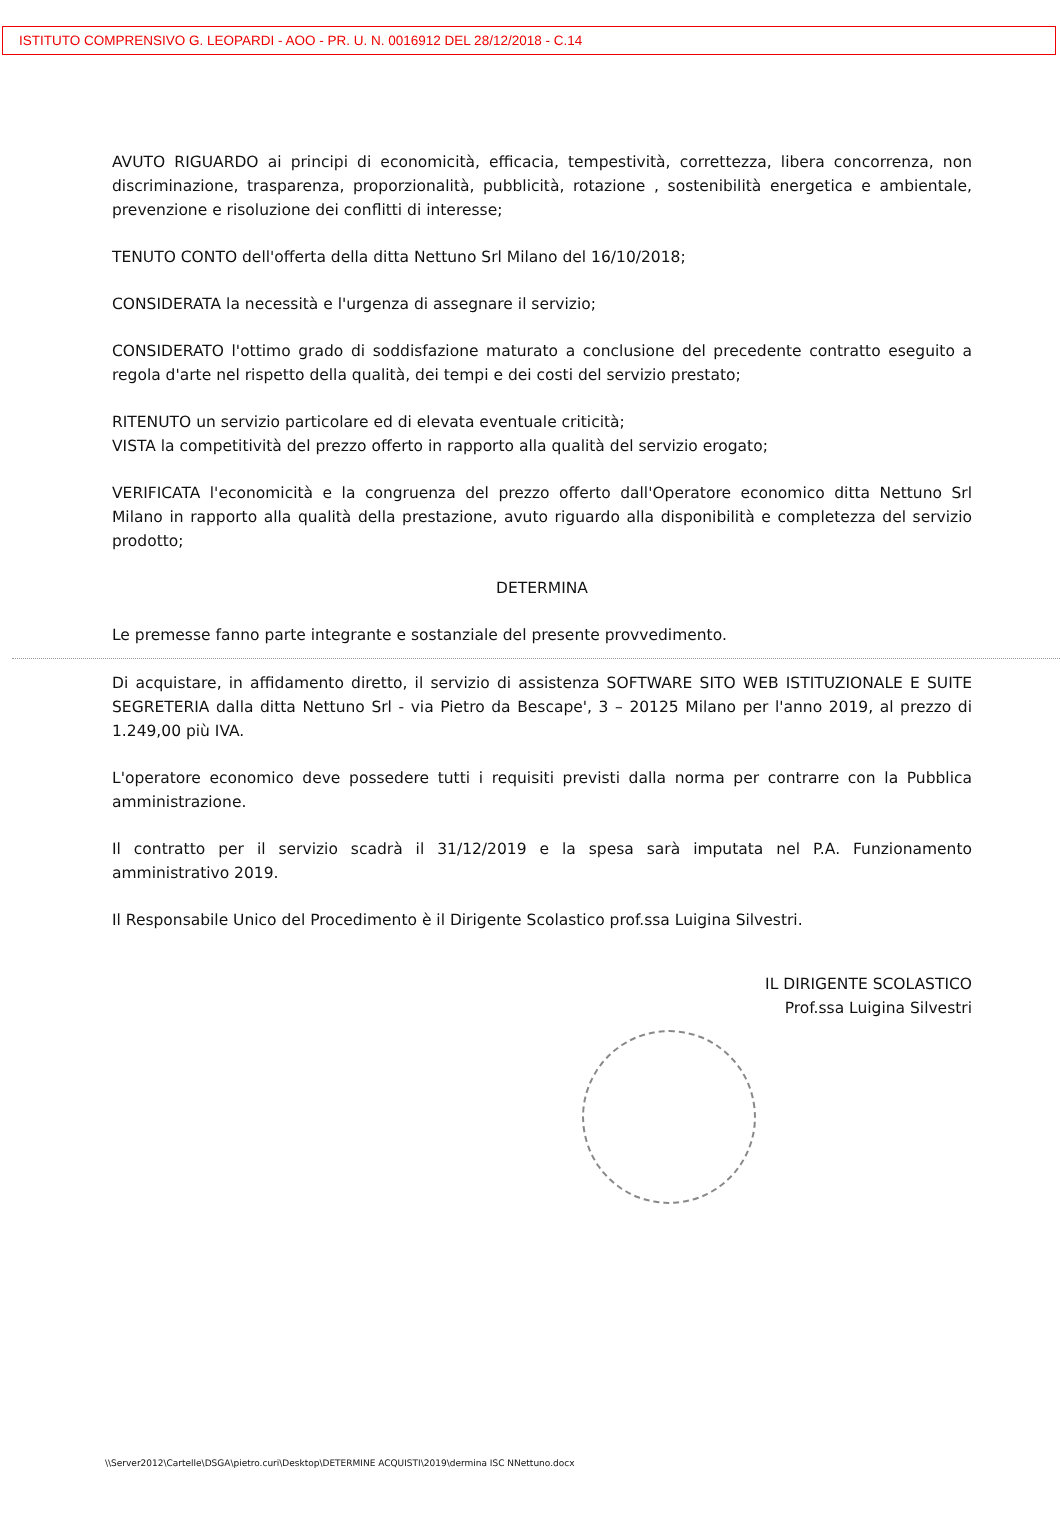ISTITUTO COMPRENSIVO G. LEOPARDI - AOO - PR. U. N. 0016912 DEL 28/12/2018 - C.14
AVUTO RIGUARDO ai principi di economicità, efficacia, tempestività, correttezza, libera concorrenza, non discriminazione, trasparenza, proporzionalità, pubblicità, rotazione , sostenibilità energetica e ambientale, prevenzione e risoluzione dei conflitti di interesse;
TENUTO CONTO dell'offerta della ditta Nettuno Srl Milano del 16/10/2018;
CONSIDERATA la necessità e l'urgenza di assegnare il servizio;
CONSIDERATO l'ottimo grado di soddisfazione maturato a conclusione del precedente contratto eseguito a regola d'arte nel rispetto della qualità, dei tempi e dei costi del servizio prestato;
RITENUTO un servizio particolare ed di elevata eventuale criticità;
VISTA la competitività del prezzo offerto in rapporto alla qualità del servizio erogato;
VERIFICATA l'economicità e la congruenza del prezzo offerto dall'Operatore economico ditta Nettuno Srl Milano in rapporto alla qualità della prestazione, avuto riguardo alla disponibilità e completezza del servizio prodotto;
DETERMINA
Le premesse fanno parte integrante e sostanziale del presente provvedimento.
Di acquistare, in affidamento diretto, il servizio di assistenza SOFTWARE SITO WEB ISTITUZIONALE E SUITE SEGRETERIA dalla ditta Nettuno Srl - via Pietro da Bescape', 3 – 20125 Milano per l'anno 2019, al prezzo di 1.249,00 più IVA.
L'operatore economico deve possedere tutti i requisiti previsti dalla norma per contrarre con la Pubblica amministrazione.
Il contratto per il servizio scadrà il 31/12/2019 e la spesa sarà imputata nel P.A. Funzionamento amministrativo 2019.
Il Responsabile Unico del Procedimento è il Dirigente Scolastico prof.ssa Luigina Silvestri.
IL DIRIGENTE SCOLASTICO
Prof.ssa Luigina Silvestri
\\Server2012\Cartelle\DSGA\pietro.curi\Desktop\DETERMINE ACQUISTI\2019\dermina ISC NNettuno.docx